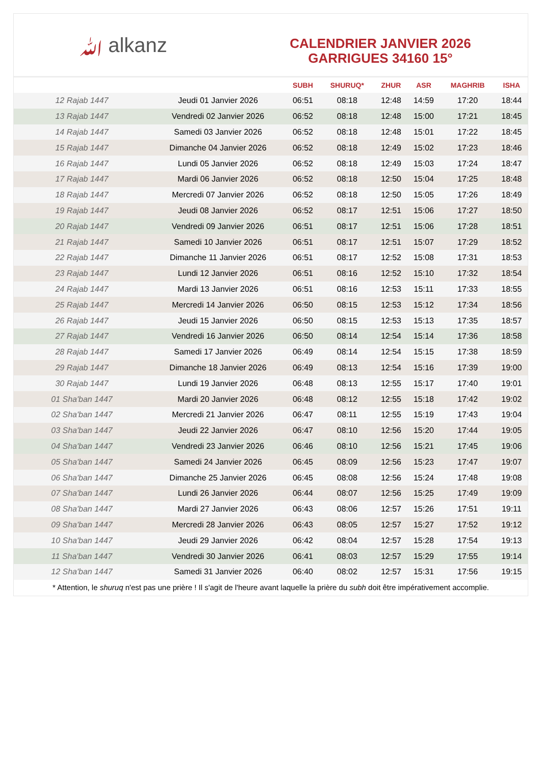ﷲ alkanz
CALENDRIER JANVIER 2026
GARRIGUES 34160 15°
| | | SUBH | SHURUQ* | ZHUR | ASR | MAGHRIB | ISHA |
| --- | --- | --- | --- | --- | --- | --- | --- |
| 12 Rajab 1447 | Jeudi 01 Janvier 2026 | 06:51 | 08:18 | 12:48 | 14:59 | 17:20 | 18:44 |
| 13 Rajab 1447 | Vendredi 02 Janvier 2026 | 06:52 | 08:18 | 12:48 | 15:00 | 17:21 | 18:45 |
| 14 Rajab 1447 | Samedi 03 Janvier 2026 | 06:52 | 08:18 | 12:48 | 15:01 | 17:22 | 18:45 |
| 15 Rajab 1447 | Dimanche 04 Janvier 2026 | 06:52 | 08:18 | 12:49 | 15:02 | 17:23 | 18:46 |
| 16 Rajab 1447 | Lundi 05 Janvier 2026 | 06:52 | 08:18 | 12:49 | 15:03 | 17:24 | 18:47 |
| 17 Rajab 1447 | Mardi 06 Janvier 2026 | 06:52 | 08:18 | 12:50 | 15:04 | 17:25 | 18:48 |
| 18 Rajab 1447 | Mercredi 07 Janvier 2026 | 06:52 | 08:18 | 12:50 | 15:05 | 17:26 | 18:49 |
| 19 Rajab 1447 | Jeudi 08 Janvier 2026 | 06:52 | 08:17 | 12:51 | 15:06 | 17:27 | 18:50 |
| 20 Rajab 1447 | Vendredi 09 Janvier 2026 | 06:51 | 08:17 | 12:51 | 15:06 | 17:28 | 18:51 |
| 21 Rajab 1447 | Samedi 10 Janvier 2026 | 06:51 | 08:17 | 12:51 | 15:07 | 17:29 | 18:52 |
| 22 Rajab 1447 | Dimanche 11 Janvier 2026 | 06:51 | 08:17 | 12:52 | 15:08 | 17:31 | 18:53 |
| 23 Rajab 1447 | Lundi 12 Janvier 2026 | 06:51 | 08:16 | 12:52 | 15:10 | 17:32 | 18:54 |
| 24 Rajab 1447 | Mardi 13 Janvier 2026 | 06:51 | 08:16 | 12:53 | 15:11 | 17:33 | 18:55 |
| 25 Rajab 1447 | Mercredi 14 Janvier 2026 | 06:50 | 08:15 | 12:53 | 15:12 | 17:34 | 18:56 |
| 26 Rajab 1447 | Jeudi 15 Janvier 2026 | 06:50 | 08:15 | 12:53 | 15:13 | 17:35 | 18:57 |
| 27 Rajab 1447 | Vendredi 16 Janvier 2026 | 06:50 | 08:14 | 12:54 | 15:14 | 17:36 | 18:58 |
| 28 Rajab 1447 | Samedi 17 Janvier 2026 | 06:49 | 08:14 | 12:54 | 15:15 | 17:38 | 18:59 |
| 29 Rajab 1447 | Dimanche 18 Janvier 2026 | 06:49 | 08:13 | 12:54 | 15:16 | 17:39 | 19:00 |
| 30 Rajab 1447 | Lundi 19 Janvier 2026 | 06:48 | 08:13 | 12:55 | 15:17 | 17:40 | 19:01 |
| 01 Sha'ban 1447 | Mardi 20 Janvier 2026 | 06:48 | 08:12 | 12:55 | 15:18 | 17:42 | 19:02 |
| 02 Sha'ban 1447 | Mercredi 21 Janvier 2026 | 06:47 | 08:11 | 12:55 | 15:19 | 17:43 | 19:04 |
| 03 Sha'ban 1447 | Jeudi 22 Janvier 2026 | 06:47 | 08:10 | 12:56 | 15:20 | 17:44 | 19:05 |
| 04 Sha'ban 1447 | Vendredi 23 Janvier 2026 | 06:46 | 08:10 | 12:56 | 15:21 | 17:45 | 19:06 |
| 05 Sha'ban 1447 | Samedi 24 Janvier 2026 | 06:45 | 08:09 | 12:56 | 15:23 | 17:47 | 19:07 |
| 06 Sha'ban 1447 | Dimanche 25 Janvier 2026 | 06:45 | 08:08 | 12:56 | 15:24 | 17:48 | 19:08 |
| 07 Sha'ban 1447 | Lundi 26 Janvier 2026 | 06:44 | 08:07 | 12:56 | 15:25 | 17:49 | 19:09 |
| 08 Sha'ban 1447 | Mardi 27 Janvier 2026 | 06:43 | 08:06 | 12:57 | 15:26 | 17:51 | 19:11 |
| 09 Sha'ban 1447 | Mercredi 28 Janvier 2026 | 06:43 | 08:05 | 12:57 | 15:27 | 17:52 | 19:12 |
| 10 Sha'ban 1447 | Jeudi 29 Janvier 2026 | 06:42 | 08:04 | 12:57 | 15:28 | 17:54 | 19:13 |
| 11 Sha'ban 1447 | Vendredi 30 Janvier 2026 | 06:41 | 08:03 | 12:57 | 15:29 | 17:55 | 19:14 |
| 12 Sha'ban 1447 | Samedi 31 Janvier 2026 | 06:40 | 08:02 | 12:57 | 15:31 | 17:56 | 19:15 |
* Attention, le shuruq n'est pas une prière ! Il s'agit de l'heure avant laquelle la prière du subh doit être impérativement accomplie.